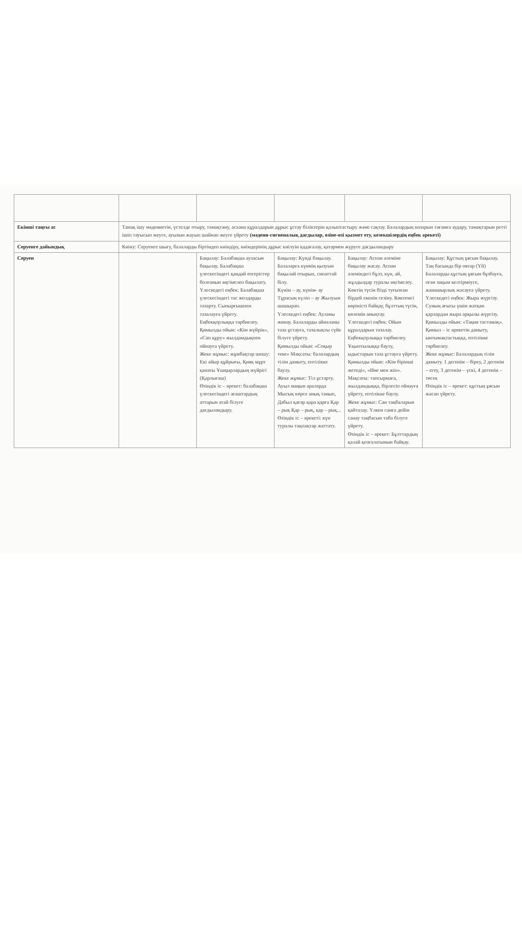| Екінші таңғы ас | Тамақ ішу мәдениетін, үстелде отыру, тамақтану, асхана құралдарын дұрыс ұстау біліктерін қалыптастыру және сақтау. Балалардың назарын тағамға аудару, тамақтарын ретті ішіп тауысып жеуге, ауызын жауып шайнап жеуге үйрету (мәдени-гигиеналық дағдылар, өзіне-өзі қызмет ету, кезекшілердің еңбек әрекеті) | | | | |
| Серуенге дайындық | Киіну: Серуенге шығу, балаларды біртіндеп киіндіру, киімдерінің дұрыс киілуін қадағалау, қатармен жүруге дағдыландыру | | | | |
| Серуен | | Бақылау: Балабақша ауласын бақылау. Балабақша үлескесіндегі қандай өзгерістер болғанын әңгімелеп бақылату. Үлескедегі еңбек: Балабақша үлескесіндегі тас жолдарды тазарту. Сыпырғышпен тазалауға үйрету. Еңбекқорлыққа тәрбиелеу. Қимылды ойын: «Кім жүйрік», «Сап құру» жылдамдықпен ойнауға үйрету. Жеке жұмыс: жұмбақтар шешу: Екі айыр құйрығы, Қияқ мұрт қанаты Ұшқырлардың жүйрігі (Қарлығаш) Өзіндік іс – әрекет: балабақша үлескесіндегі ағаштардың аттарын атай білуге дағдыландыру. | Бақылау: Күнді бақылау. Балаларға күннің қызуын бақылай отырып, сипаттай білу. Күнім – ау, күнім- ау Тұрасың күліп – ау Жылуын шашырап. Үлескедегі еңбек: Ауланы жинау. Балаларды айналаны таза ұстауға, тазалықты сүйе білуге үйрету. Қимылды ойын: «Соқыр теке» Мақсаты: балалардың тілін дамыту, ептілікке баулу. Жеке жұмыс: Тіл ұстарту. Ауыл маңын араларда Мысық көрсе анық танып, Дабыл қағар қара қарға Қар – рық Қар – рық, қар – рық... Өзіндік іс – әрекеті: күн туралы тақпақтар жаттату. | Бақылау: Аспан әлемінe бақылау жасау. Аспан әлеміндегі бұлт, күн, ай, жұлдыздар туралы әңгімелеу. Көктің түсін бізді туғызған бірдей екенін сезіну. Көктемгі көріністі байқау, бұлттың түсін, көлемін анықтау. Үлескедегі еңбек: Ойын құралдарын тазалау. Еңбекқорлыққа тәрбиелеу. Ұқыптылыққа баулу, ыдыстарын таза ұстауға үйрету. Қимылды ойын: «Кім бірінші жетеді», «Ине мен жіп». Мақсаты: тапсырмаға, жылдамдыққа, бірлесіп ойнауға үйрету, ептілікке баулу. Жеке жұмыс: Сан таңбаларын қайталау. Үлкен санға дейін санау таңбасын таба білуге үйрету. Өзіндік іс – әрекет: Бұлттардың қалай қозғалатынын байқау. | Бақылау: Құстың ұясын бақылау. Таң басында бір оятар (Үй) Балаларды құстың ұясын бұзбауға, оған зақым келтірмеуге, жанашырлық жасауға үйрету. Үлескедегі еңбек: Жыра жүргізу. Суның ағысы үшін жатқан қарлардан жыра арқылы жүргізу. Қимылды ойын: «Тақия тастамақ». Қимыл – іс әрекетін дамыту, ынтымақтастыққа, ептілікке тәрбиелеу. Жеке жұмыс: Балалардың тілін дамыту. 1 дегенім – бірeу, 2 дегенім – егеу, 3 дегенім – үскі, 4 дегенім – төсек Өзіндік іс – әрекет: құстың ұясын жасап үйрету. |